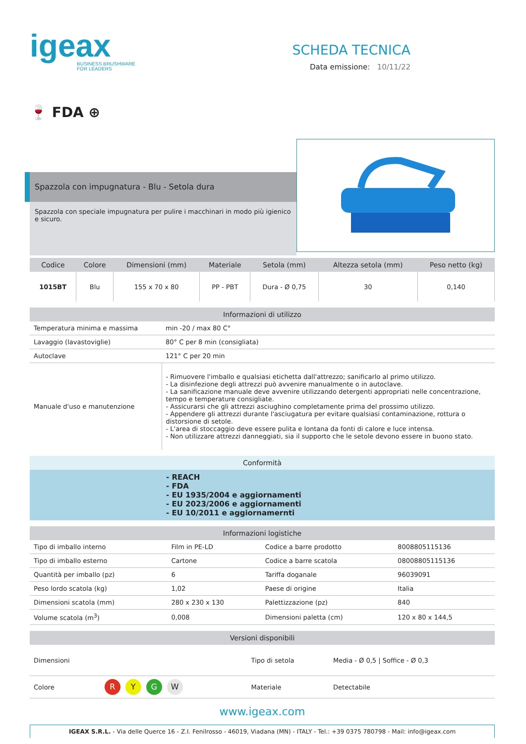igeax
BUSINESS BRUSHWARE
FOR LEADERS
SCHEDA TECNICA
Data emissione: 10/11/22
🍷 FDA ⊕
Spazzola con impugnatura - Blu - Setola dura
Spazzola con speciale impugnatura per pulire i macchinari in modo più igienico e sicuro.
| Codice | Colore | Dimensioni (mm) | Materiale | Setola (mm) | Altezza setola (mm) | Peso netto (kg) |
| --- | --- | --- | --- | --- | --- | --- |
| 1015BT | Blu | 155 x 70 x 80 | PP - PBT | Dura - Ø 0,75 | 30 | 0,140 |
| Informazioni di utilizzo | |
| --- | --- |
| Temperatura minima e massima | min -20 / max 80 C° |
| Lavaggio (lavastoviglie) | 80° C per 8 min (consigliata) |
| Autoclave | 121° C per 20 min |
| Manuale d'uso e manutenzione | - Rimuovere l'imballo e qualsiasi etichetta dall'attrezzo; sanificarlo al primo utilizzo. - La disinfezione degli attrezzi può avvenire manualmente o in autoclave. - La sanificazione manuale deve avvenire utilizzando detergenti appropriati nelle concentrazione, tempo e temperature consigliate. - Assicurarsi che gli attrezzi asciughino completamente prima del prossimo utilizzo. - Appendere gli attrezzi durante l'asciugatura per evitare qualsiasi contaminazione, rottura o distorsione di setole. - L'area di stoccaggio deve essere pulita e lontana da fonti di calore e luce intensa. - Non utilizzare attrezzi danneggiati, sia il supporto che le setole devono essere in buono stato. |
| Conformità |
| --- |
| - REACH - FDA - EU 1935/2004 e aggiornamenti - EU 2023/2006 e aggiornamenti - EU 10/2011 e aggiornamernti |
| Informazioni logistiche | | | |
| --- | --- | --- | --- |
| Tipo di imballo interno | Film in PE-LD | Codice a barre prodotto | 8008805115136 |
| Tipo di imballo esterno | Cartone | Codice a barre scatola | 08008805115136 |
| Quantità per imballo (pz) | 6 | Tariffa doganale | 96039091 |
| Peso lordo scatola (kg) | 1,02 | Paese di origine | Italia |
| Dimensioni scatola (mm) | 280 x 230 x 130 | Palettizzazione (pz) | 840 |
| Volume scatola (m<sup>3</sup>) | 0,008 | Dimensioni paletta (cm) | 120 x 80 x 144,5 |
| Versioni disponibili | | | |
| --- | --- | --- | --- |
| Dimensioni | | Tipo di setola | Media - Ø 0,5 / Soffice - Ø 0,3 |
| Colore | R Y G W | Materiale | Detectabile |
www.igeax.com
IGEAX S.R.L. - Via delle Querce 16 - Z.I. Fenilrosso - 46019, Viadana (MN) - ITALY - Tel.: +39 0375 780798 - Mail: info@igeax.com